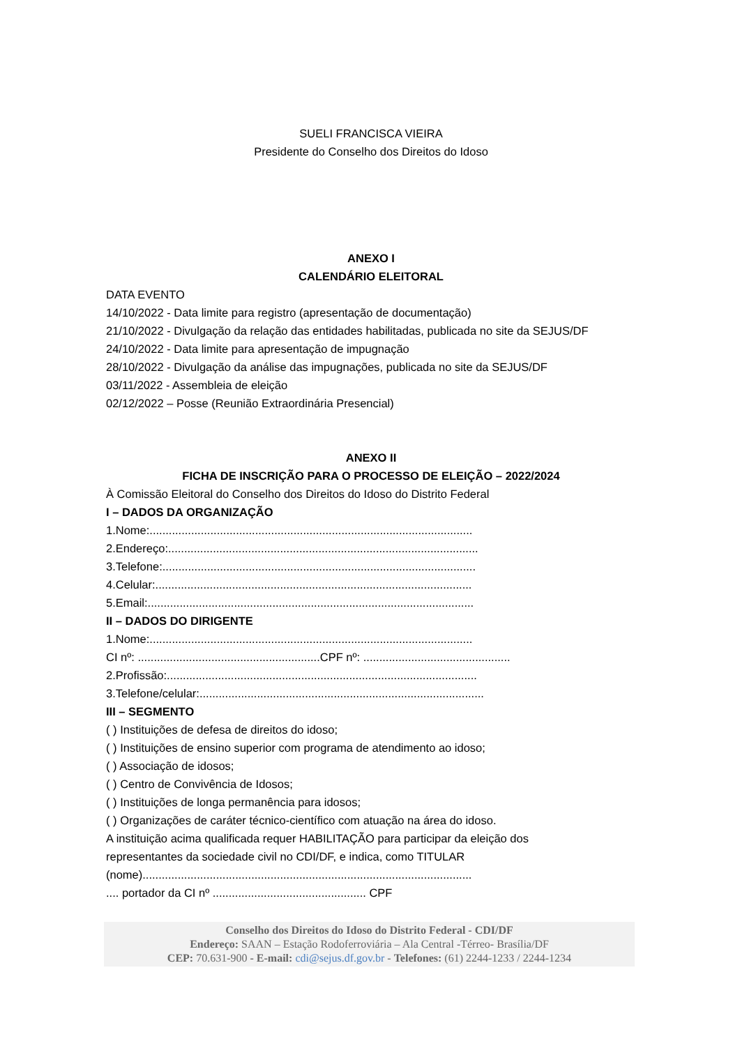SUELI FRANCISCA VIEIRA
Presidente do Conselho dos Direitos do Idoso
ANEXO I
CALENDÁRIO ELEITORAL
DATA EVENTO
14/10/2022 - Data limite para registro (apresentação de documentação)
21/10/2022 - Divulgação da relação das entidades habilitadas, publicada no site da SEJUS/DF
24/10/2022 - Data limite para apresentação de impugnação
28/10/2022 - Divulgação da análise das impugnações, publicada no site da SEJUS/DF
03/11/2022 - Assembleia de eleição
02/12/2022 – Posse (Reunião Extraordinária Presencial)
ANEXO II
FICHA DE INSCRIÇÃO PARA O PROCESSO DE ELEIÇÃO – 2022/2024
À Comissão Eleitoral do Conselho dos Direitos do Idoso do Distrito Federal
I – DADOS DA ORGANIZAÇÃO
1.Nome:.....................................................................................................
2.Endereço:.................................................................................................
3.Telefone:..................................................................................................
4.Celular:...................................................................................................
5.Email:......................................................................................................
II – DADOS DO DIRIGENTE
1.Nome:.....................................................................................................
CI nº: .........................................................CPF nº: ..............................................
2.Profissão:.................................................................................................
3.Telefone/celular:.........................................................................................
III – SEGMENTO
( ) Instituições de defesa de direitos do idoso;
( ) Instituições de ensino superior com programa de atendimento ao idoso;
( ) Associação de idosos;
( ) Centro de Convivência de Idosos;
( ) Instituições de longa permanência para idosos;
( ) Organizações de caráter técnico-científico com atuação na área do idoso.
A instituição acima qualificada requer HABILITAÇÃO para participar da eleição dos
representantes da sociedade civil no CDI/DF, e indica, como TITULAR
(nome).......................................................................................................
.... portador da CI nº ................................................ CPF
Conselho dos Direitos do Idoso do Distrito Federal - CDI/DF
Endereço: SAAN – Estação Rodoferroviária – Ala Central -Térreo- Brasília/DF
CEP: 70.631-900 - E-mail: cdi@sejus.df.gov.br - Telefones: (61) 2244-1233 / 2244-1234